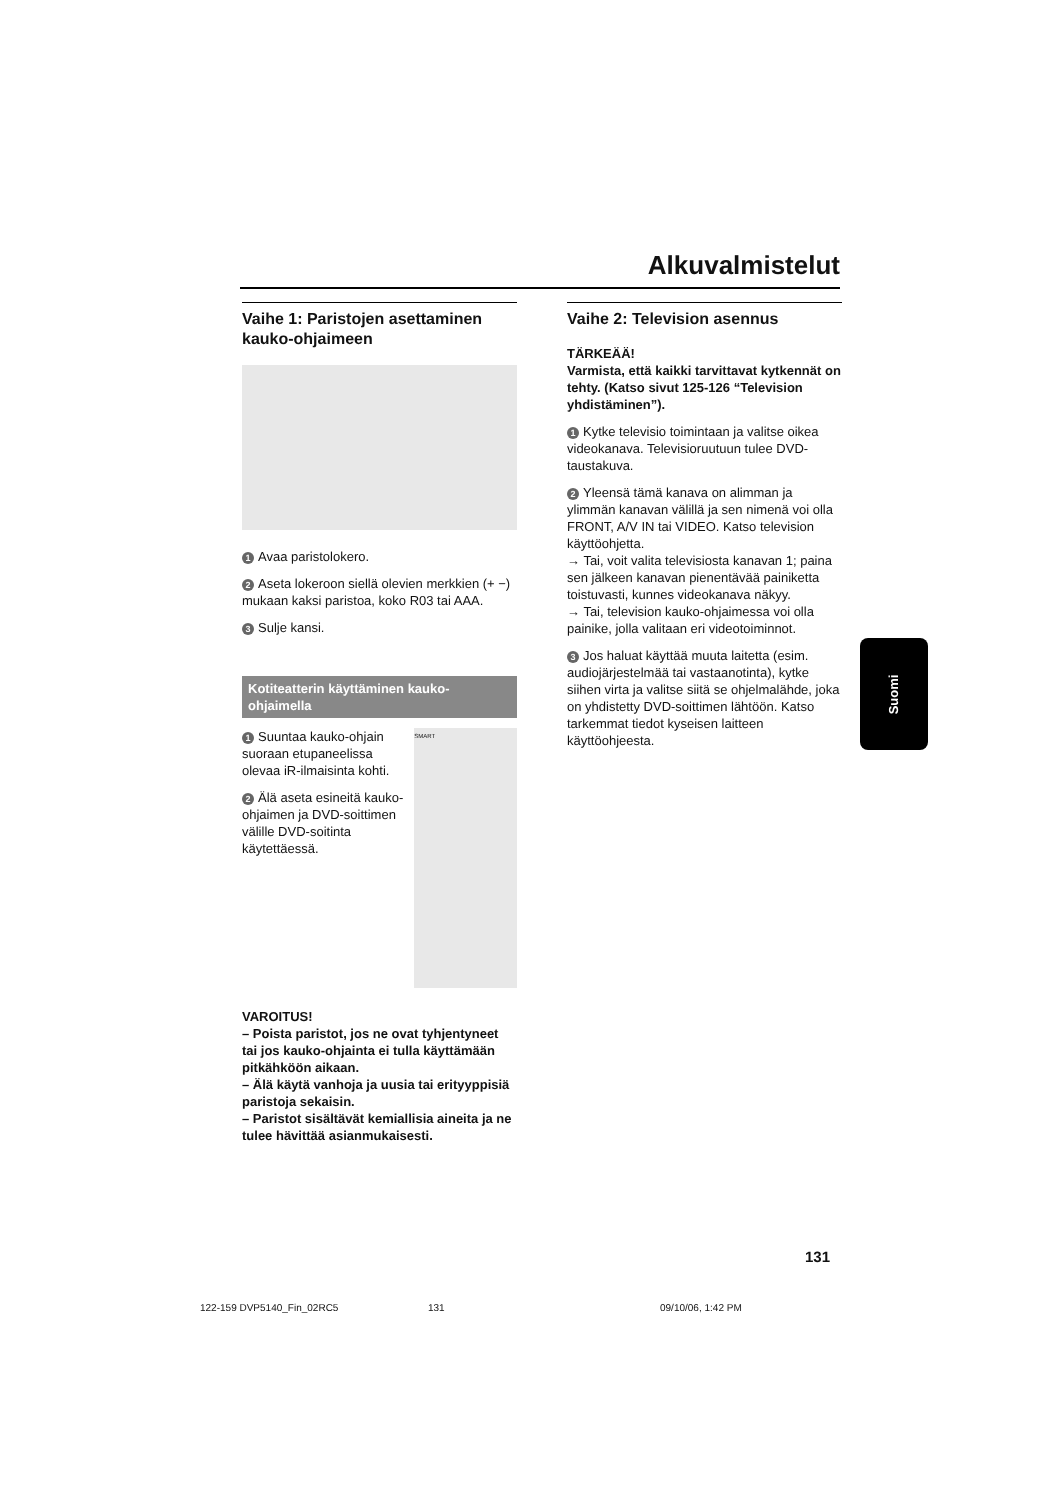Alkuvalmistelut
Vaihe 1: Paristojen asettaminen kauko-ohjaimeen
1 Avaa paristolokero.
2 Aseta lokeroon siellä olevien merkkien (+ −) mukaan kaksi paristoa, koko R03 tai AAA.
3 Sulje kansi.
Kotiteatterin käyttäminen kauko-ohjaimella
1 Suuntaa kauko-ohjain suoraan etupaneelissa olevaa iR-ilmaisinta kohti.
2 Älä aseta esineitä kauko-ohjaimen ja DVD-soittimen välille DVD-soitinta käytettäessä.
SMART
VAROITUS!
– Poista paristot, jos ne ovat tyhjentyneet tai jos kauko-ohjainta ei tulla käyttämään pitkähköön aikaan.
– Älä käytä vanhoja ja uusia tai erityyppisiä paristoja sekaisin.
– Paristot sisältävät kemiallisia aineita ja ne tulee hävittää asianmukaisesti.
Vaihe 2: Television asennus
TÄRKEÄÄ!
Varmista, että kaikki tarvittavat kytkennät on tehty. (Katso sivut 125-126 “Television yhdistäminen”).
1 Kytke televisio toimintaan ja valitse oikea videokanava. Televisioruutuun tulee DVD-taustakuva.
2 Yleensä tämä kanava on alimman ja ylimmän kanavan välillä ja sen nimenä voi olla FRONT, A/V IN tai VIDEO. Katso television käyttöohjetta.
→ Tai, voit valita televisiosta kanavan 1; paina sen jälkeen kanavan pienentävää painiketta toistuvasti, kunnes videokanava näkyy.
→ Tai, television kauko-ohjaimessa voi olla painike, jolla valitaan eri videotoiminnot.
3 Jos haluat käyttää muuta laitetta (esim. audiojärjestelmää tai vastaanotinta), kytke siihen virta ja valitse siitä se ohjelmalähde, joka on yhdistetty DVD-soittimen lähtöön. Katso tarkemmat tiedot kyseisen laitteen käyttöohjeesta.
Suomi
131
122-159 DVP5140_Fin_02RC5 131 09/10/06, 1:42 PM